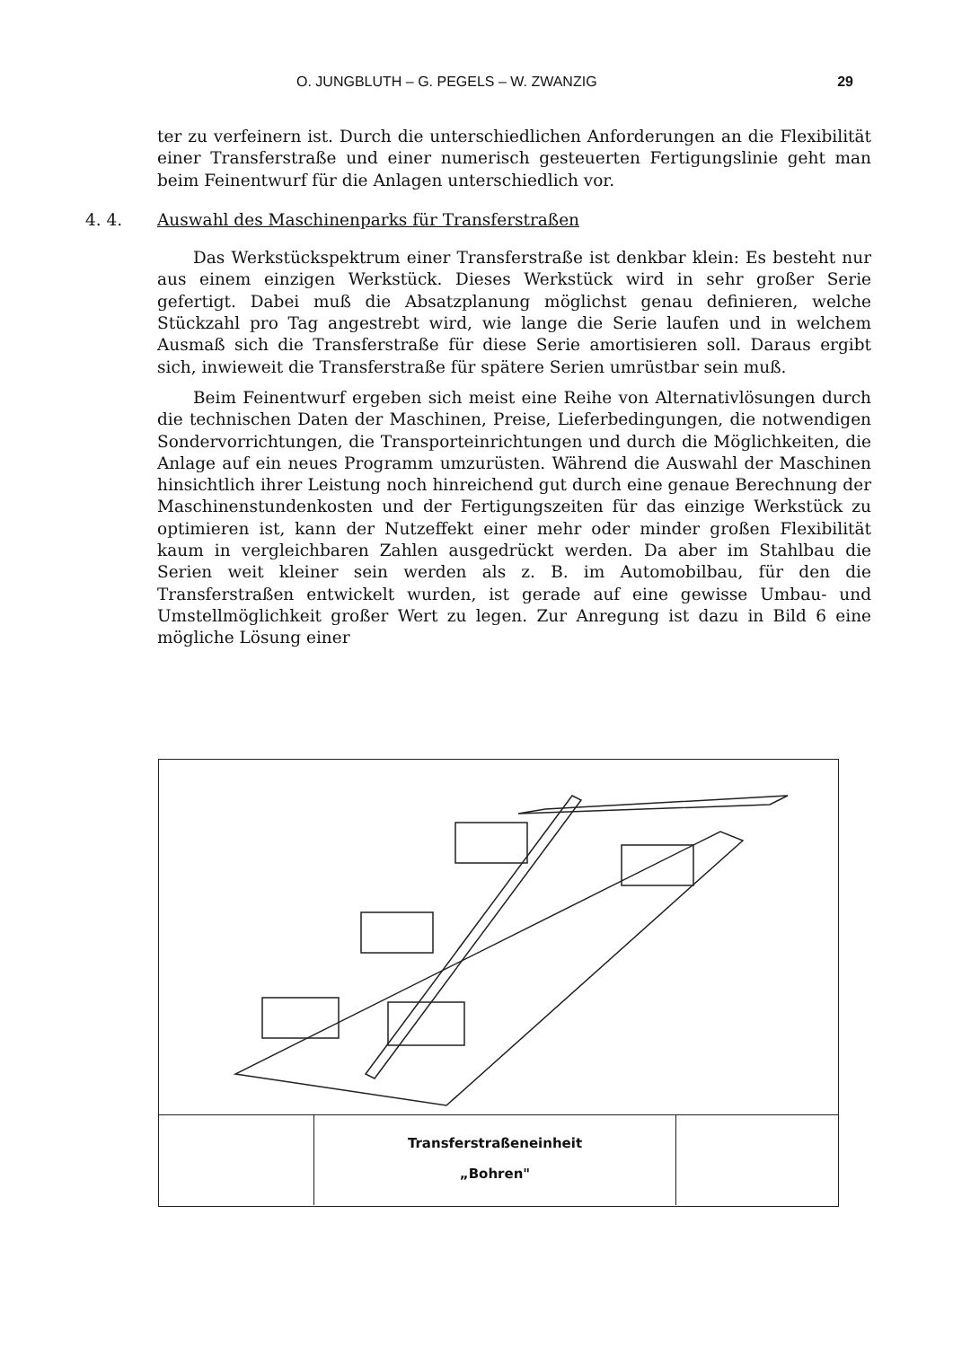O. JUNGBLUTH – G. PEGELS – W. ZWANZIG 29
ter zu verfeinern ist. Durch die unterschiedlichen Anforderungen an die Flexibilität einer Transferstraße und einer numerisch gesteuerten Fertigungslinie geht man beim Feinentwurf für die Anlagen unterschiedlich vor.
4. 4. Auswahl des Maschinenparks für Transferstraßen
Das Werkstückspektrum einer Transferstraße ist denkbar klein: Es besteht nur aus einem einzigen Werkstück. Dieses Werkstück wird in sehr großer Serie gefertigt. Dabei muß die Absatzplanung möglichst genau definieren, welche Stückzahl pro Tag angestrebt wird, wie lange die Serie laufen und in welchem Ausmaß sich die Transferstraße für diese Serie amortisieren soll. Daraus ergibt sich, inwieweit die Transferstraße für spätere Serien umrüstbar sein muß.
Beim Feinentwurf ergeben sich meist eine Reihe von Alternativlösungen durch die technischen Daten der Maschinen, Preise, Lieferbedingungen, die notwendigen Sondervorrichtungen, die Transporteinrichtungen und durch die Möglichkeiten, die Anlage auf ein neues Programm umzurüsten. Während die Auswahl der Maschinen hinsichtlich ihrer Leistung noch hinreichend gut durch eine genaue Berechnung der Maschinenstundenkosten und der Fertigungszeiten für das einzige Werkstück zu optimieren ist, kann der Nutzeffekt einer mehr oder minder großen Flexibilität kaum in vergleichbaren Zahlen ausgedrückt werden. Da aber im Stahlbau die Serien weit kleiner sein werden als z. B. im Automobilbau, für den die Transferstraßen entwickelt wurden, ist gerade auf eine gewisse Umbau- und Umstellmöglichkeit großer Wert zu legen. Zur Anregung ist dazu in Bild 6 eine mögliche Lösung einer
Transferstraßeneinheit
„Bohren"